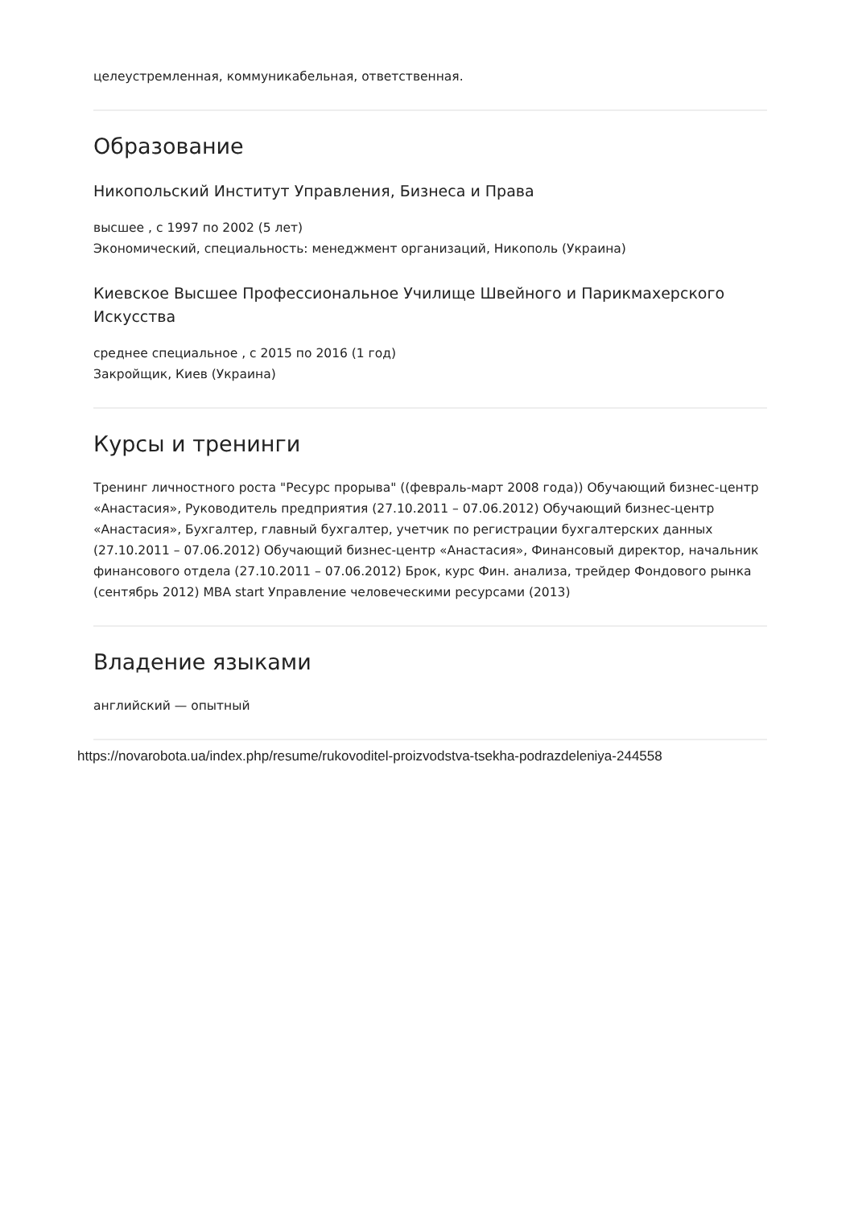целеустремленная, коммуникабельная, ответственная.
Образование
Никопольский Институт Управления, Бизнеса и Права
высшее , с 1997 по 2002 (5 лет)
Экономический, специальность: менеджмент организаций, Никополь (Украина)
Киевское Высшее Профессиональное Училище Швейного и Парикмахерского Искусства
среднее специальное , с 2015 по 2016 (1 год)
Закройщик, Киев (Украина)
Курсы и тренинги
Тренинг личностного роста "Ресурс прорыва" ((февраль-март 2008 года)) Обучающий бизнес-центр «Анастасия», Руководитель предприятия (27.10.2011 – 07.06.2012) Обучающий бизнес-центр «Анастасия», Бухгалтер, главный бухгалтер, учетчик по регистрации бухгалтерских данных (27.10.2011 – 07.06.2012) Обучающий бизнес-центр «Анастасия», Финансовый директор, начальник финансового отдела (27.10.2011 – 07.06.2012) Брок, курс Фин. анализа, трейдер Фондового рынка (сентябрь 2012) MBA start Управление человеческими ресурсами (2013)
Владение языками
английский — опытный
https://novarobota.ua/index.php/resume/rukovoditel-proizvodstva-tsekha-podrazdeleniya-244558